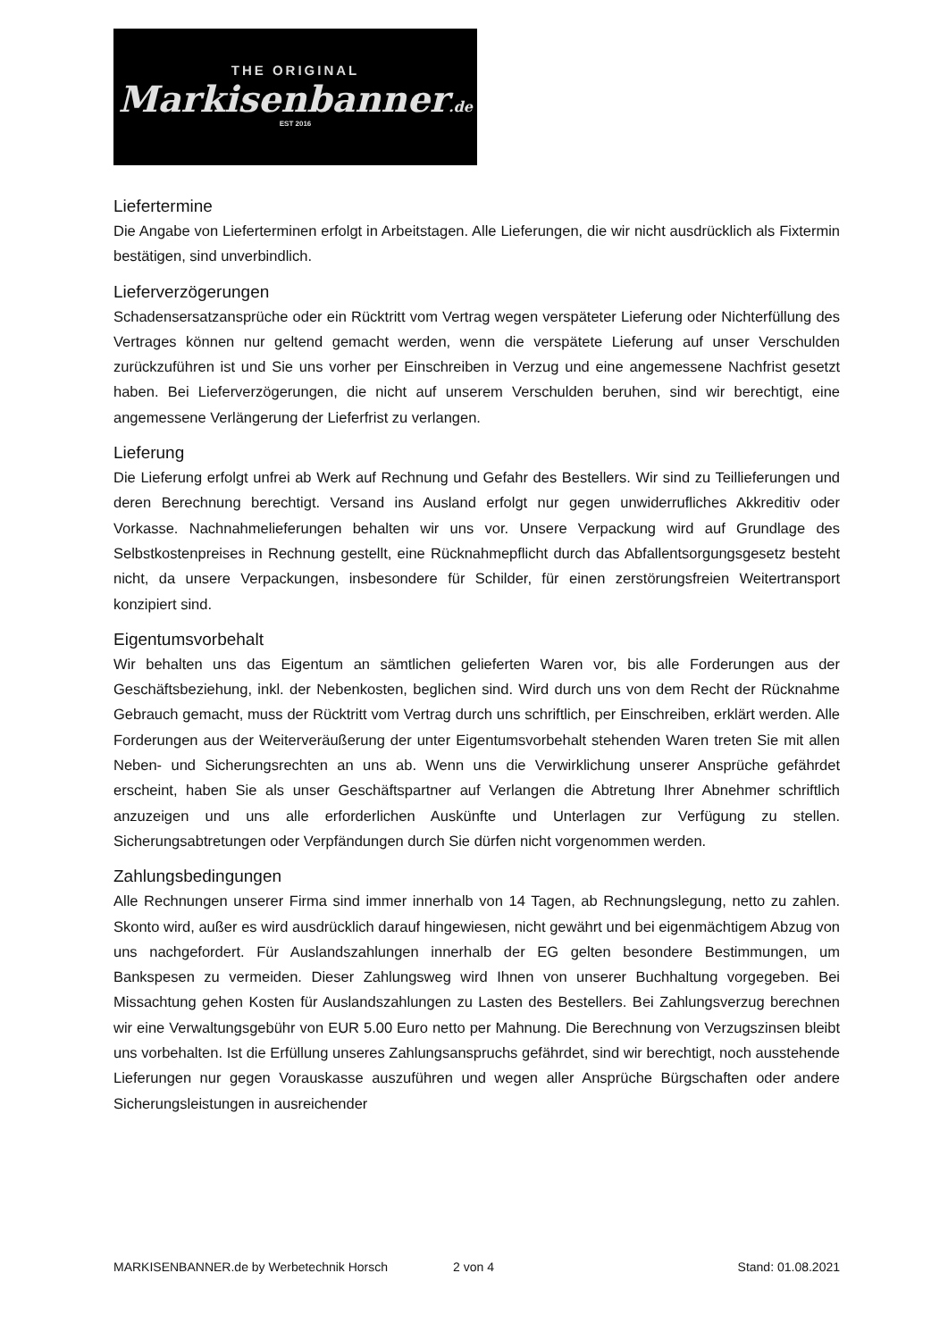THE ORIGINAL
Markisenbanner.de
EST 2016
Liefertermine
Die Angabe von Lieferterminen erfolgt in Arbeitstagen. Alle Lieferungen, die wir nicht ausdrücklich als Fixtermin bestätigen, sind unverbindlich.
Lieferverzögerungen
Schadensersatzansprüche oder ein Rücktritt vom Vertrag wegen verspäteter Lieferung oder Nichterfüllung des Vertrages können nur geltend gemacht werden, wenn die verspätete Lieferung auf unser Verschulden zurückzuführen ist und Sie uns vorher per Einschreiben in Verzug und eine angemessene Nachfrist gesetzt haben. Bei Lieferverzögerungen, die nicht auf unserem Verschulden beruhen, sind wir berechtigt, eine angemessene Verlängerung der Lieferfrist zu verlangen.
Lieferung
Die Lieferung erfolgt unfrei ab Werk auf Rechnung und Gefahr des Bestellers. Wir sind zu Teillieferungen und deren Berechnung berechtigt. Versand ins Ausland erfolgt nur gegen unwiderrufliches Akkreditiv oder Vorkasse. Nachnahmelieferungen behalten wir uns vor. Unsere Verpackung wird auf Grundlage des Selbstkostenpreises in Rechnung gestellt, eine Rücknahmepflicht durch das Abfallentsorgungsgesetz besteht nicht, da unsere Verpackungen, insbesondere für Schilder, für einen zerstörungsfreien Weitertransport konzipiert sind.
Eigentumsvorbehalt
Wir behalten uns das Eigentum an sämtlichen gelieferten Waren vor, bis alle Forderungen aus der Geschäftsbeziehung, inkl. der Nebenkosten, beglichen sind. Wird durch uns von dem Recht der Rücknahme Gebrauch gemacht, muss der Rücktritt vom Vertrag durch uns schriftlich, per Einschreiben, erklärt werden. Alle Forderungen aus der Weiterveräußerung der unter Eigentumsvorbehalt stehenden Waren treten Sie mit allen Neben- und Sicherungsrechten an uns ab. Wenn uns die Verwirklichung unserer Ansprüche gefährdet erscheint, haben Sie als unser Geschäftspartner auf Verlangen die Abtretung Ihrer Abnehmer schriftlich anzuzeigen und uns alle erforderlichen Auskünfte und Unterlagen zur Verfügung zu stellen. Sicherungsabtretungen oder Verpfändungen durch Sie dürfen nicht vorgenommen werden.
Zahlungsbedingungen
Alle Rechnungen unserer Firma sind immer innerhalb von 14 Tagen, ab Rechnungslegung, netto zu zahlen. Skonto wird, außer es wird ausdrücklich darauf hingewiesen, nicht gewährt und bei eigenmächtigem Abzug von uns nachgefordert. Für Auslandszahlungen innerhalb der EG gelten besondere Bestimmungen, um Bankspesen zu vermeiden. Dieser Zahlungsweg wird Ihnen von unserer Buchhaltung vorgegeben. Bei Missachtung gehen Kosten für Auslandszahlungen zu Lasten des Bestellers. Bei Zahlungsverzug berechnen wir eine Verwaltungsgebühr von EUR 5.00 Euro netto per Mahnung. Die Berechnung von Verzugszinsen bleibt uns vorbehalten. Ist die Erfüllung unseres Zahlungsanspruchs gefährdet, sind wir berechtigt, noch ausstehende Lieferungen nur gegen Vorauskasse auszuführen und wegen aller Ansprüche Bürgschaften oder andere Sicherungsleistungen in ausreichender
MARKISENBANNER.de by Werbetechnik Horsch 2 von 4 Stand: 01.08.2021